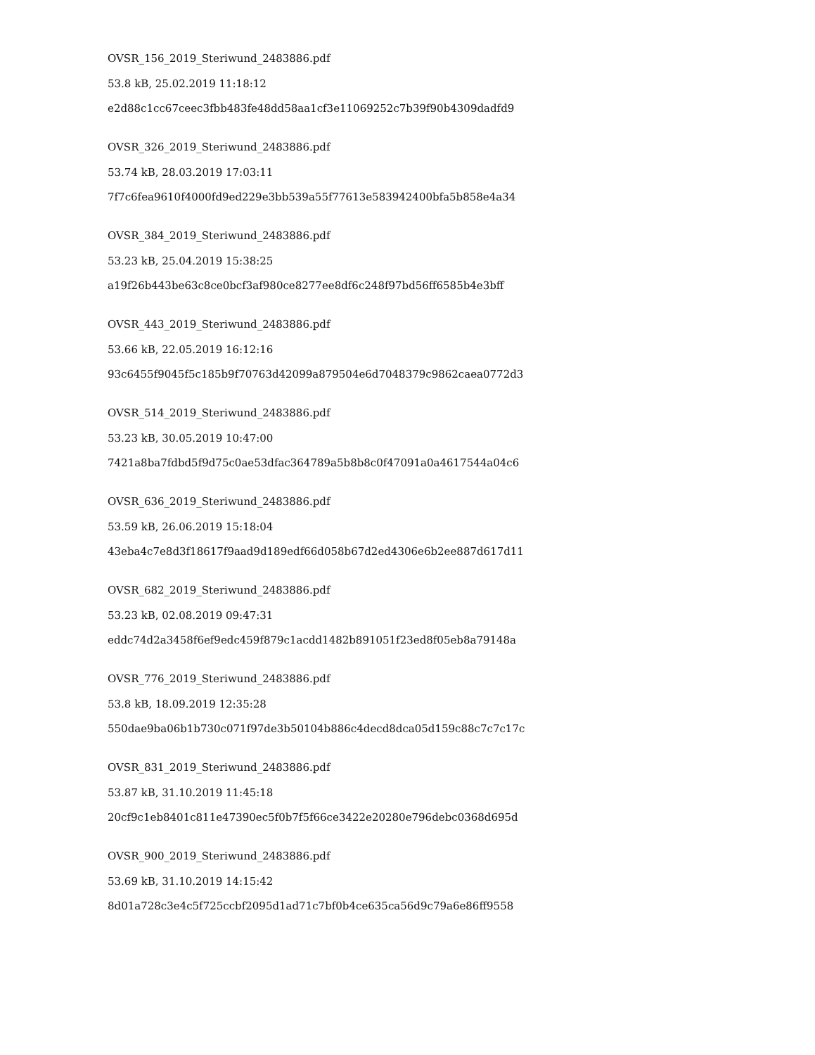OVSR_156_2019_Steriwund_2483886.pdf
53.8 kB, 25.02.2019 11:18:12
e2d88c1cc67ceec3fbb483fe48dd58aa1cf3e11069252c7b39f90b4309dadfd9
OVSR_326_2019_Steriwund_2483886.pdf
53.74 kB, 28.03.2019 17:03:11
7f7c6fea9610f4000fd9ed229e3bb539a55f77613e583942400bfa5b858e4a34
OVSR_384_2019_Steriwund_2483886.pdf
53.23 kB, 25.04.2019 15:38:25
a19f26b443be63c8ce0bcf3af980ce8277ee8df6c248f97bd56ff6585b4e3bff
OVSR_443_2019_Steriwund_2483886.pdf
53.66 kB, 22.05.2019 16:12:16
93c6455f9045f5c185b9f70763d42099a879504e6d7048379c9862caea0772d3
OVSR_514_2019_Steriwund_2483886.pdf
53.23 kB, 30.05.2019 10:47:00
7421a8ba7fdbd5f9d75c0ae53dfac364789a5b8b8c0f47091a0a4617544a04c6
OVSR_636_2019_Steriwund_2483886.pdf
53.59 kB, 26.06.2019 15:18:04
43eba4c7e8d3f18617f9aad9d189edf66d058b67d2ed4306e6b2ee887d617d11
OVSR_682_2019_Steriwund_2483886.pdf
53.23 kB, 02.08.2019 09:47:31
eddc74d2a3458f6ef9edc459f879c1acdd1482b891051f23ed8f05eb8a79148a
OVSR_776_2019_Steriwund_2483886.pdf
53.8 kB, 18.09.2019 12:35:28
550dae9ba06b1b730c071f97de3b50104b886c4decd8dca05d159c88c7c7c17c
OVSR_831_2019_Steriwund_2483886.pdf
53.87 kB, 31.10.2019 11:45:18
20cf9c1eb8401c811e47390ec5f0b7f5f66ce3422e20280e796debc0368d695d
OVSR_900_2019_Steriwund_2483886.pdf
53.69 kB, 31.10.2019 14:15:42
8d01a728c3e4c5f725ccbf2095d1ad71c7bf0b4ce635ca56d9c79a6e86ff9558